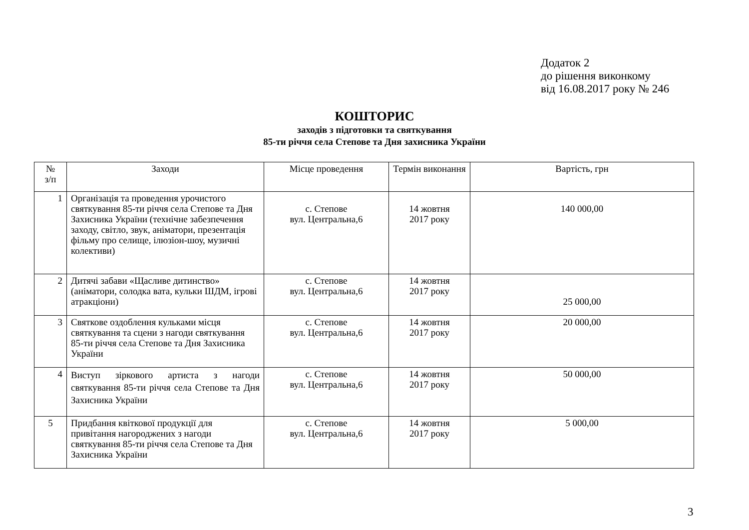Додаток 2
до рішення виконкому
від 16.08.2017 року № 246
КОШТОРИС
заходів з підготовки та святкування
85-ти річчя села Степове та Дня захисника України
| № з/п | Заходи | Місце проведення | Термін виконання | Вартість, грн |
| --- | --- | --- | --- | --- |
| 1 | Організація та проведення урочистого святкування 85-ти річчя села Степове та Дня Захисника України (технічне забезпечення заходу, світло, звук, аніматори, презентація фільму про селище, ілюзіон-шоу, музичні колективи) | с. Степове вул. Центральна,6 | 14 жовтня 2017 року | 140 000,00 |
| 2 | Дитячі забави «Щасливе дитинство» (аніматори, солодка вата, кульки ШДМ, ігрові атракціони) | с. Степове вул. Центральна,6 | 14 жовтня 2017 року | 25 000,00 |
| 3 | Святкове оздоблення кульками місця святкування та сцени з нагоди святкування 85-ти річчя села Степове та Дня Захисника України | с. Степове вул. Центральна,6 | 14 жовтня 2017 року | 20 000,00 |
| 4 | Виступ зіркового артиста з нагоди святкування 85-ти річчя села Степове та Дня Захисника України | с. Степове вул. Центральна,6 | 14 жовтня 2017 року | 50 000,00 |
| 5 | Придбання квіткової продукції для привітання нагороджених з нагоди святкування 85-ти річчя села Степове та Дня Захисника України | с. Степове вул. Центральна,6 | 14 жовтня 2017 року | 5 000,00 |
3